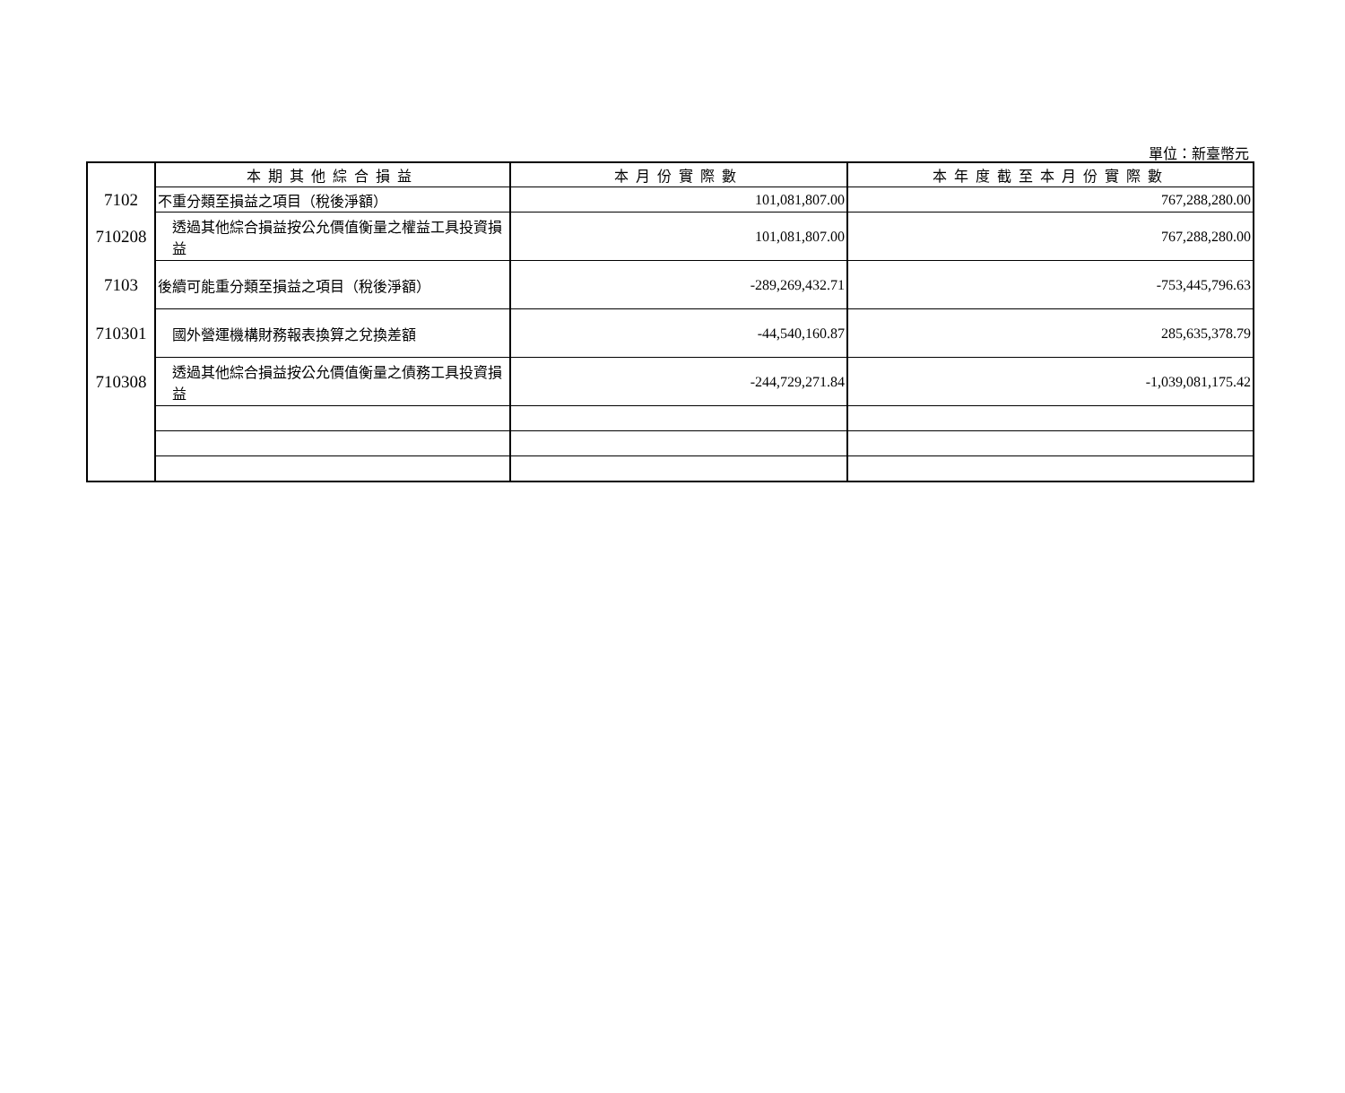單位：新臺幣元
| | 本期其他綜合損益 | 本月份實際數 | 本年度截至本月份實際數 |
| 7102 | 不重分類至損益之項目（稅後淨額） | 101,081,807.00 | 767,288,280.00 |
| 710208 | 透過其他綜合損益按公允價值衡量之權益工具投資損益 | 101,081,807.00 | 767,288,280.00 |
| 7103 | 後續可能重分類至損益之項目（稅後淨額） | -289,269,432.71 | -753,445,796.63 |
| 710301 | 國外營運機構財務報表換算之兌換差額 | -44,540,160.87 | 285,635,378.79 |
| 710308 | 透過其他綜合損益按公允價值衡量之債務工具投資損益 | -244,729,271.84 | -1,039,081,175.42 |